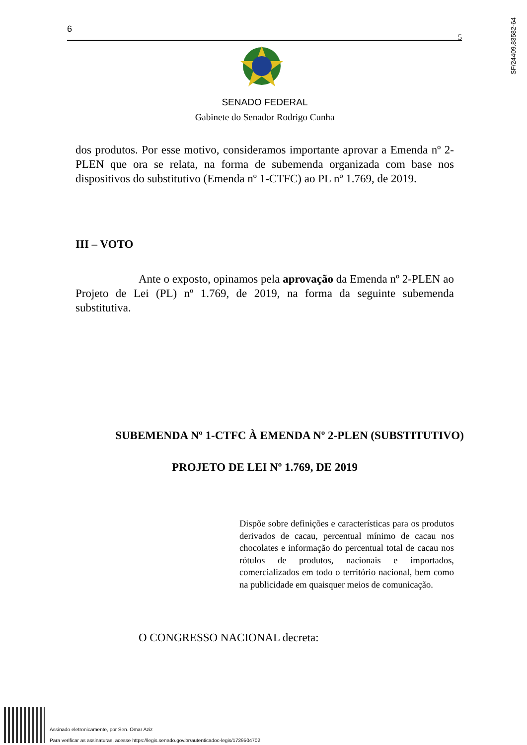SF/24409.83582-64
6 5
SENADO FEDERAL
Gabinete do Senador Rodrigo Cunha
dos produtos. Por esse motivo, consideramos importante aprovar a Emenda nº 2-PLEN que ora se relata, na forma de subemenda organizada com base nos dispositivos do substitutivo (Emenda nº 1-CTFC) ao PL nº 1.769, de 2019.
III – VOTO
Ante o exposto, opinamos pela aprovação da Emenda nº 2-PLEN ao Projeto de Lei (PL) nº 1.769, de 2019, na forma da seguinte subemenda substitutiva.
SUBEMENDA Nº 1-CTFC À EMENDA Nº 2-PLEN (SUBSTITUTIVO)
PROJETO DE LEI Nº 1.769, DE 2019
Dispõe sobre definições e características para os produtos derivados de cacau, percentual mínimo de cacau nos chocolates e informação do percentual total de cacau nos rótulos de produtos, nacionais e importados, comercializados em todo o território nacional, bem como na publicidade em quaisquer meios de comunicação.
O CONGRESSO NACIONAL decreta:
Assinado eletronicamente, por Sen. Omar Aziz
Para verificar as assinaturas, acesse https://legis.senado.gov.br/autenticadoc-legis/1729504702